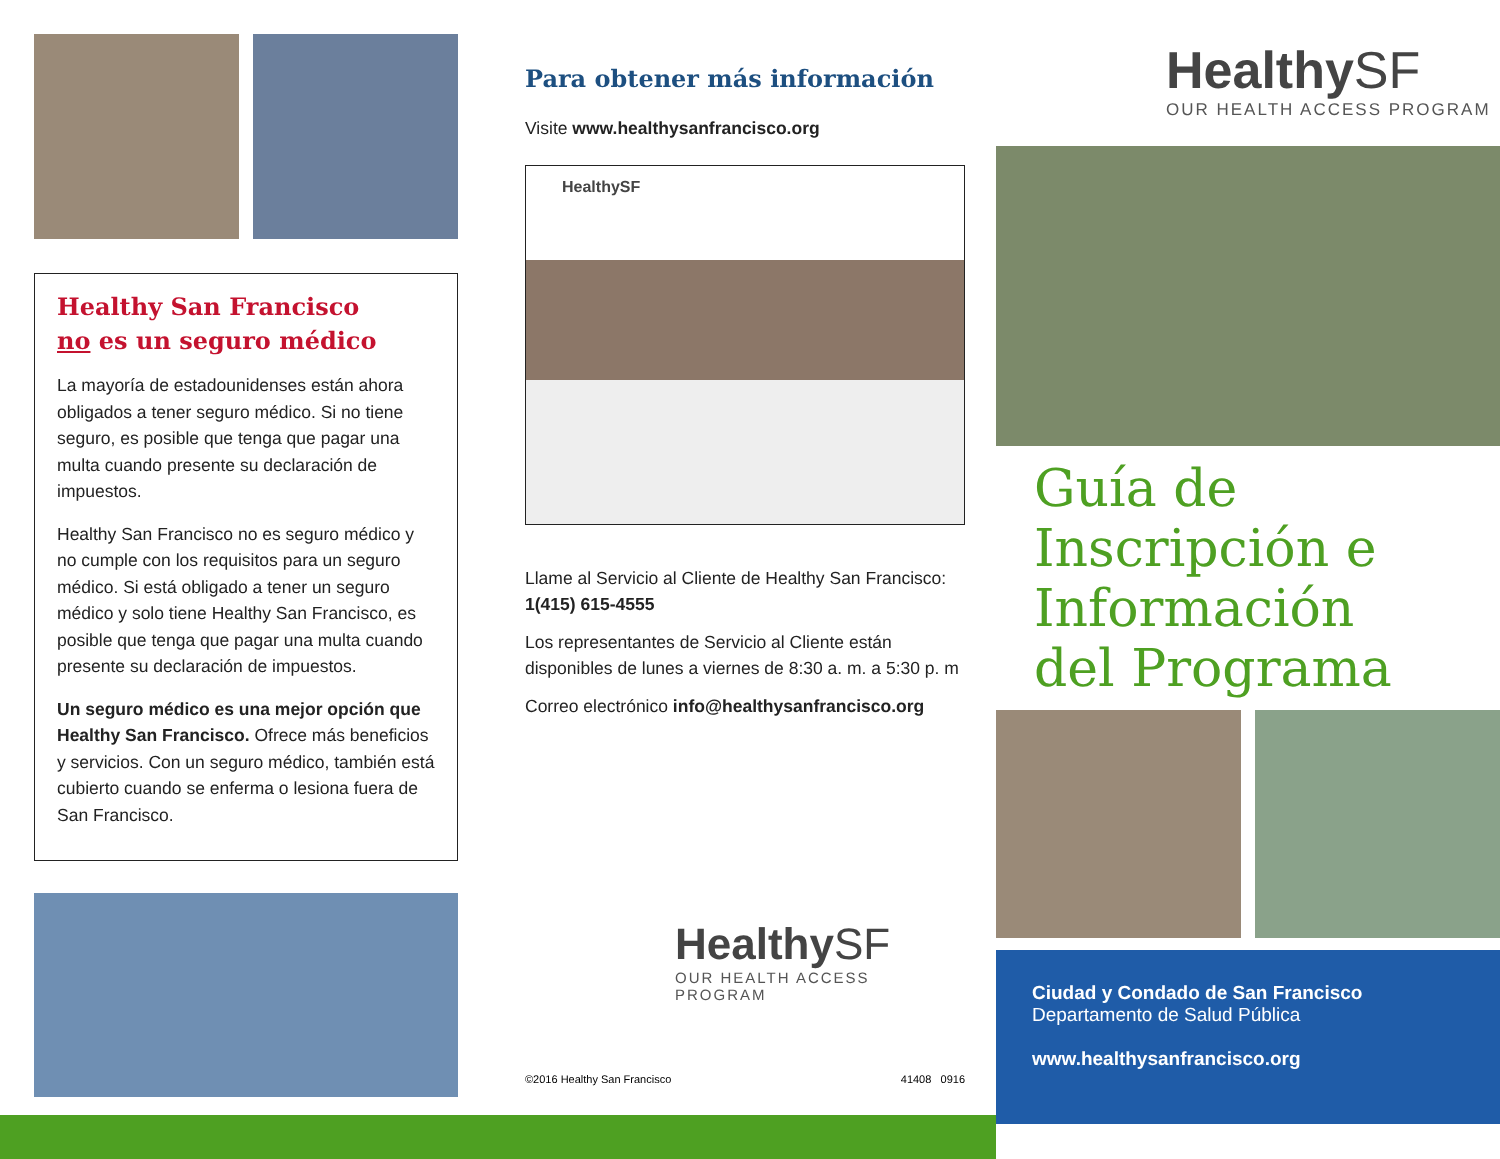Healthy San Francisco
no es un seguro médico
La mayoría de estadounidenses están ahora obligados a tener seguro médico. Si no tiene seguro, es posible que tenga que pagar una multa cuando presente su declaración de impuestos.
Healthy San Francisco no es seguro médico y no cumple con los requisitos para un seguro médico. Si está obligado a tener un seguro médico y solo tiene Healthy San Francisco, es posible que tenga que pagar una multa cuando presente su declaración de impuestos.
Un seguro médico es una mejor opción que Healthy San Francisco. Ofrece más beneficios y servicios. Con un seguro médico, también está cubierto cuando se enferma o lesiona fuera de San Francisco.
Para obtener más información
Visite www.healthysanfrancisco.org
HealthySF
Llame al Servicio al Cliente de Healthy San Francisco:
1(415) 615-4555
Los representantes de Servicio al Cliente están disponibles de lunes a viernes de 8:30 a. m. a 5:30 p. m
Correo electrónico info@healthysanfrancisco.org
HealthySF
OUR HEALTH ACCESS PROGRAM
©2016 Healthy San Francisco 41408 0916
HealthySF
OUR HEALTH ACCESS PROGRAM
Guía de Inscripción e Información del Programa
Ciudad y Condado de San Francisco
Departamento de Salud Pública
www.healthysanfrancisco.org